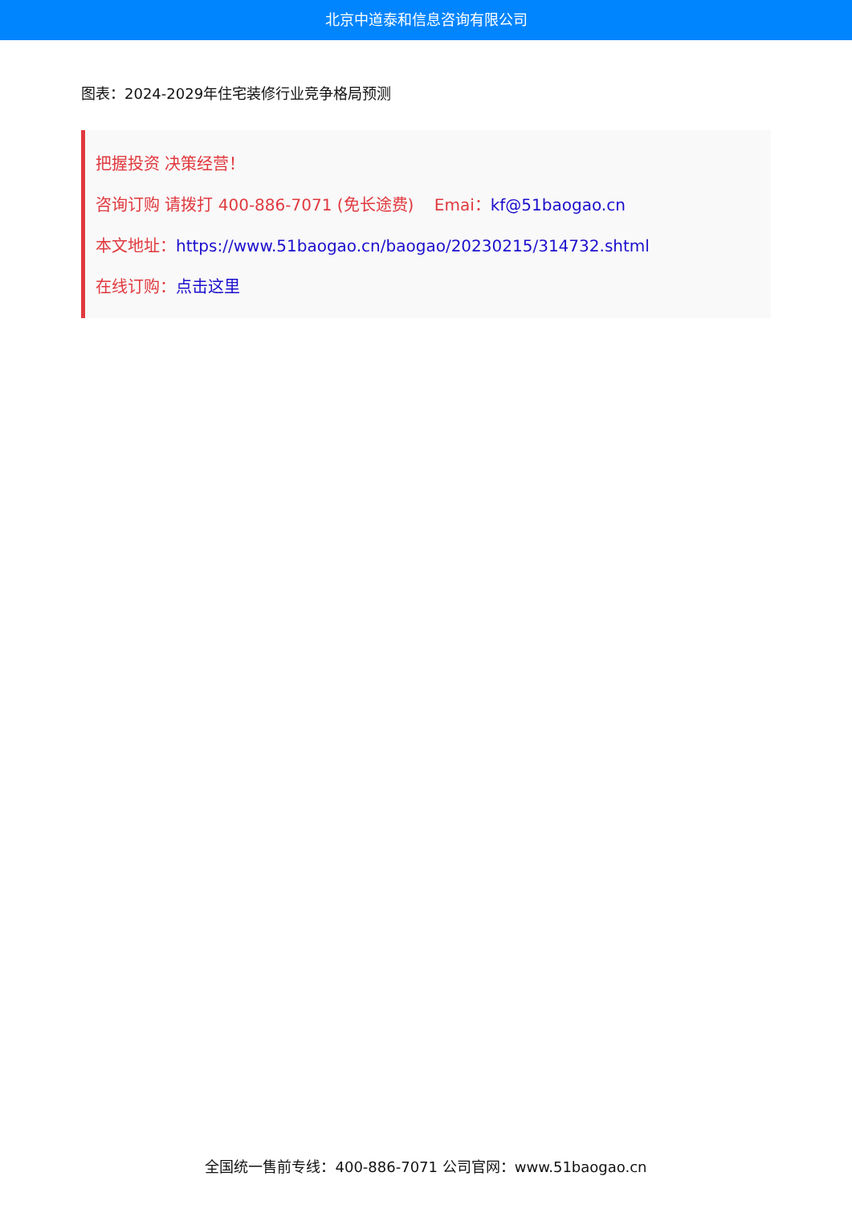北京中道泰和信息咨询有限公司
图表：2024-2029年住宅装修行业竞争格局预测
把握投资 决策经营！
咨询订购 请拨打 400-886-7071 (免长途费) Emai：kf@51baogao.cn
本文地址：https://www.51baogao.cn/baogao/20230215/314732.shtml
在线订购：点击这里
全国统一售前专线：400-886-7071 公司官网：www.51baogao.cn